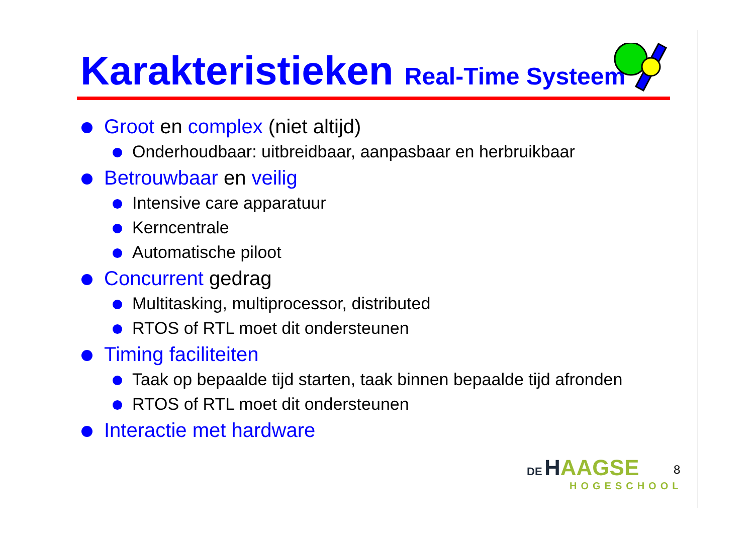Karakteristieken Real-Time Systeem
Groot en complex (niet altijd)
Onderhoudbaar: uitbreidbaar, aanpasbaar en herbruikbaar
Betrouwbaar en veilig
Intensive care apparatuur
Kerncentrale
Automatische piloot
Concurrent gedrag
Multitasking, multiprocessor, distributed
RTOS of RTL moet dit ondersteunen
Timing faciliteiten
Taak op bepaalde tijd starten, taak binnen bepaalde tijd afronden
RTOS of RTL moet dit ondersteunen
Interactie met hardware
DE HAAGSE
HOGESCHOOL
8